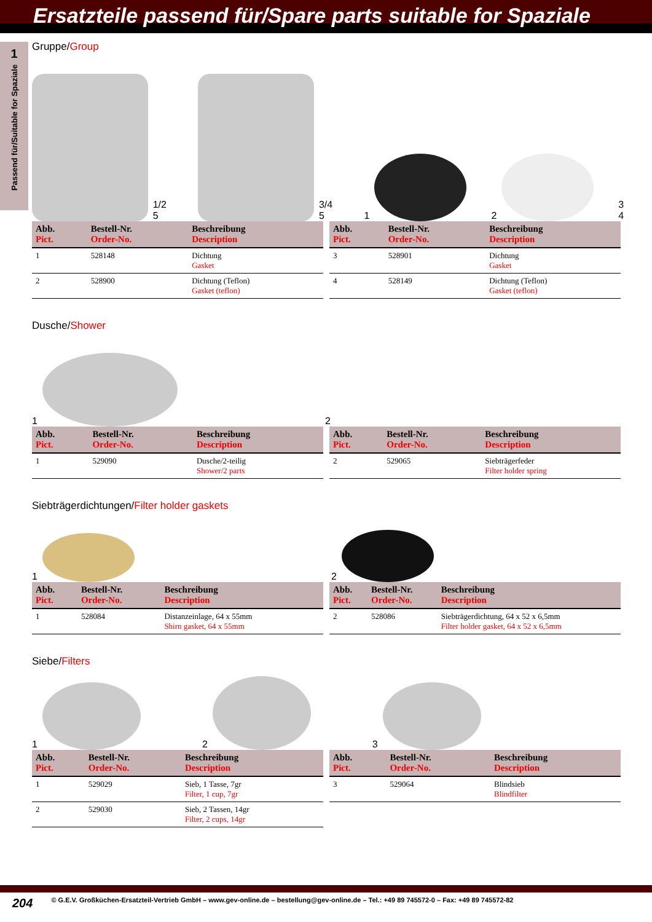Ersatzteile passend für/Spare parts suitable for Spaziale
1
Passend für/Suitable for Spaziale
Gruppe/Group
1/2 5
3/4 5
1
2
3 4
| Abb. Pict. | Bestell-Nr. Order-No. | Beschreibung Description |
| --- | --- | --- |
| 1 | 528148 | Dichtung Gasket |
| 2 | 528900 | Dichtung (Teflon) Gasket (teflon) |
| Abb. Pict. | Bestell-Nr. Order-No. | Beschreibung Description |
| --- | --- | --- |
| 3 | 528901 | Dichtung Gasket |
| 4 | 528149 | Dichtung (Teflon) Gasket (teflon) |
Dusche/Shower
1
2
| Abb. Pict. | Bestell-Nr. Order-No. | Beschreibung Description |
| --- | --- | --- |
| 1 | 529090 | Dusche/2-teilig Shower/2 parts |
| Abb. Pict. | Bestell-Nr. Order-No. | Beschreibung Description |
| --- | --- | --- |
| 2 | 529065 | Siebträgerfeder Filter holder spring |
Siebträgerdichtungen/Filter holder gaskets
1
2
| Abb. Pict. | Bestell-Nr. Order-No. | Beschreibung Description |
| --- | --- | --- |
| 1 | 528084 | Distanzeinlage, 64 x 55mm Shirn gasket, 64 x 55mm |
| Abb. Pict. | Bestell-Nr. Order-No. | Beschreibung Description |
| --- | --- | --- |
| 2 | 528086 | Siebträgerdichtung, 64 x 52 x 6,5mm Filter holder gasket, 64 x 52 x 6,5mm |
Siebe/Filters
1
2
3
| Abb. Pict. | Bestell-Nr. Order-No. | Beschreibung Description |
| --- | --- | --- |
| 1 | 529029 | Sieb, 1 Tasse, 7gr Filter, 1 cup, 7gr |
| 2 | 529030 | Sieb, 2 Tassen, 14gr Filter, 2 cups, 14gr |
| Abb. Pict. | Bestell-Nr. Order-No. | Beschreibung Description |
| --- | --- | --- |
| 3 | 529064 | Blindsieb Blindfilter |
204 © G.E.V. Großküchen-Ersatzteil-Vertrieb GmbH – www.gev-online.de – bestellung@gev-online.de – Tel.: +49 89 745572-0 – Fax: +49 89 745572-82